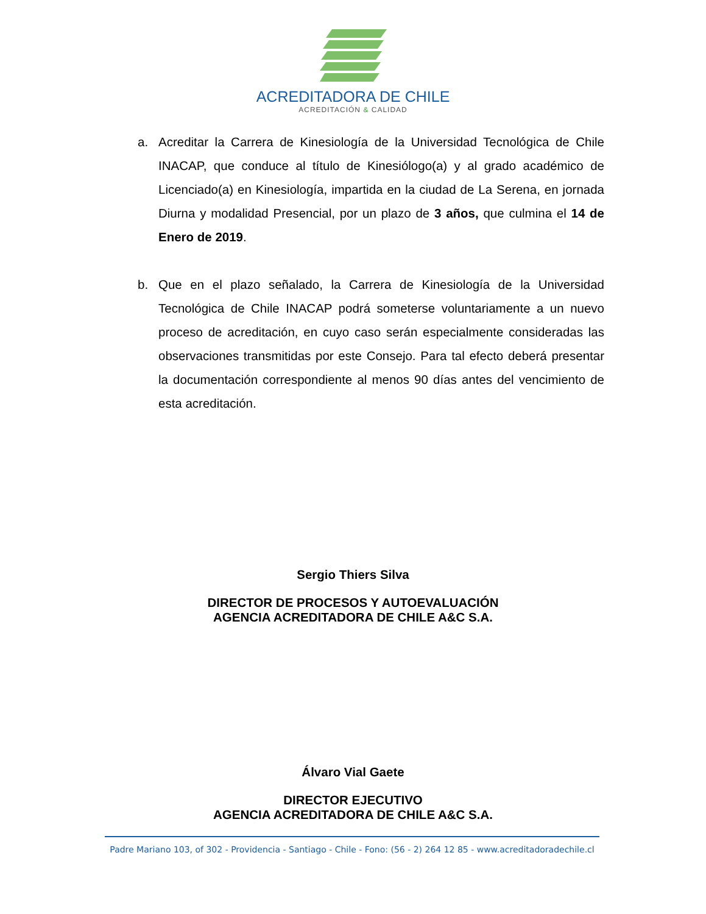ACREDITADORA DE CHILE
ACREDITACIÓN & CALIDAD
a. Acreditar la Carrera de Kinesiología de la Universidad Tecnológica de Chile INACAP, que conduce al título de Kinesiólogo(a) y al grado académico de Licenciado(a) en Kinesiología, impartida en la ciudad de La Serena, en jornada Diurna y modalidad Presencial, por un plazo de 3 años, que culmina el 14 de Enero de 2019.
b. Que en el plazo señalado, la Carrera de Kinesiología de la Universidad Tecnológica de Chile INACAP podrá someterse voluntariamente a un nuevo proceso de acreditación, en cuyo caso serán especialmente consideradas las observaciones transmitidas por este Consejo. Para tal efecto deberá presentar la documentación correspondiente al menos 90 días antes del vencimiento de esta acreditación.
Sergio Thiers Silva
DIRECTOR DE PROCESOS Y AUTOEVALUACIÓN
AGENCIA ACREDITADORA DE CHILE A&C S.A.
Álvaro Vial Gaete
DIRECTOR EJECUTIVO
AGENCIA ACREDITADORA DE CHILE A&C S.A.
Padre Mariano 103, of 302 - Providencia - Santiago - Chile - Fono: (56 - 2) 264 12 85 - www.acreditadoradechile.cl